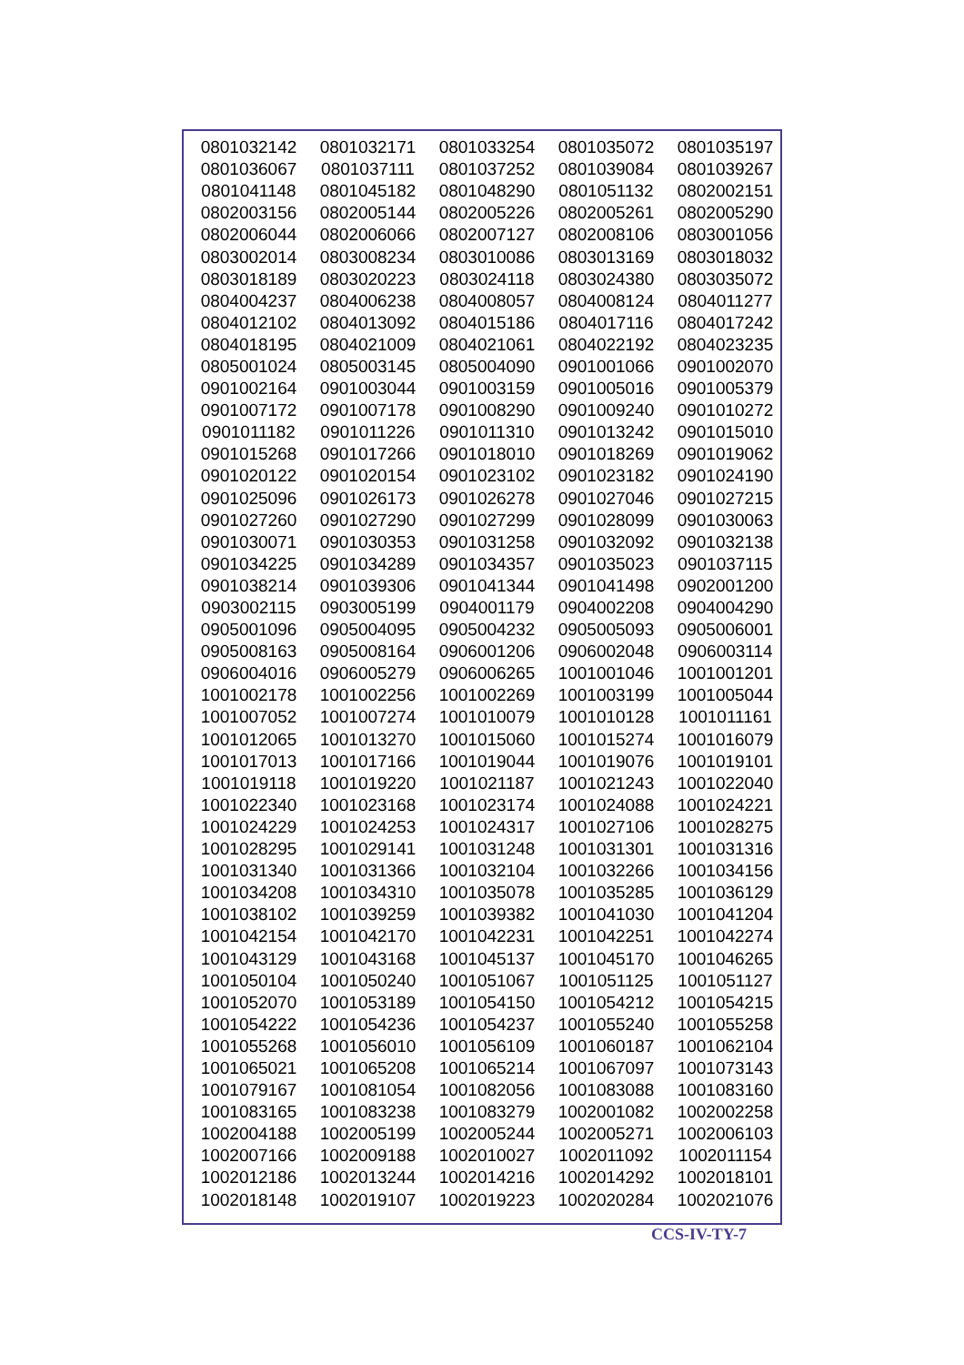| 0801032142 | 0801032171 | 0801033254 | 0801035072 | 0801035197 |
| 0801036067 | 0801037111 | 0801037252 | 0801039084 | 0801039267 |
| 0801041148 | 0801045182 | 0801048290 | 0801051132 | 0802002151 |
| 0802003156 | 0802005144 | 0802005226 | 0802005261 | 0802005290 |
| 0802006044 | 0802006066 | 0802007127 | 0802008106 | 0803001056 |
| 0803002014 | 0803008234 | 0803010086 | 0803013169 | 0803018032 |
| 0803018189 | 0803020223 | 0803024118 | 0803024380 | 0803035072 |
| 0804004237 | 0804006238 | 0804008057 | 0804008124 | 0804011277 |
| 0804012102 | 0804013092 | 0804015186 | 0804017116 | 0804017242 |
| 0804018195 | 0804021009 | 0804021061 | 0804022192 | 0804023235 |
| 0805001024 | 0805003145 | 0805004090 | 0901001066 | 0901002070 |
| 0901002164 | 0901003044 | 0901003159 | 0901005016 | 0901005379 |
| 0901007172 | 0901007178 | 0901008290 | 0901009240 | 0901010272 |
| 0901011182 | 0901011226 | 0901011310 | 0901013242 | 0901015010 |
| 0901015268 | 0901017266 | 0901018010 | 0901018269 | 0901019062 |
| 0901020122 | 0901020154 | 0901023102 | 0901023182 | 0901024190 |
| 0901025096 | 0901026173 | 0901026278 | 0901027046 | 0901027215 |
| 0901027260 | 0901027290 | 0901027299 | 0901028099 | 0901030063 |
| 0901030071 | 0901030353 | 0901031258 | 0901032092 | 0901032138 |
| 0901034225 | 0901034289 | 0901034357 | 0901035023 | 0901037115 |
| 0901038214 | 0901039306 | 0901041344 | 0901041498 | 0902001200 |
| 0903002115 | 0903005199 | 0904001179 | 0904002208 | 0904004290 |
| 0905001096 | 0905004095 | 0905004232 | 0905005093 | 0905006001 |
| 0905008163 | 0905008164 | 0906001206 | 0906002048 | 0906003114 |
| 0906004016 | 0906005279 | 0906006265 | 1001001046 | 1001001201 |
| 1001002178 | 1001002256 | 1001002269 | 1001003199 | 1001005044 |
| 1001007052 | 1001007274 | 1001010079 | 1001010128 | 1001011161 |
| 1001012065 | 1001013270 | 1001015060 | 1001015274 | 1001016079 |
| 1001017013 | 1001017166 | 1001019044 | 1001019076 | 1001019101 |
| 1001019118 | 1001019220 | 1001021187 | 1001021243 | 1001022040 |
| 1001022340 | 1001023168 | 1001023174 | 1001024088 | 1001024221 |
| 1001024229 | 1001024253 | 1001024317 | 1001027106 | 1001028275 |
| 1001028295 | 1001029141 | 1001031248 | 1001031301 | 1001031316 |
| 1001031340 | 1001031366 | 1001032104 | 1001032266 | 1001034156 |
| 1001034208 | 1001034310 | 1001035078 | 1001035285 | 1001036129 |
| 1001038102 | 1001039259 | 1001039382 | 1001041030 | 1001041204 |
| 1001042154 | 1001042170 | 1001042231 | 1001042251 | 1001042274 |
| 1001043129 | 1001043168 | 1001045137 | 1001045170 | 1001046265 |
| 1001050104 | 1001050240 | 1001051067 | 1001051125 | 1001051127 |
| 1001052070 | 1001053189 | 1001054150 | 1001054212 | 1001054215 |
| 1001054222 | 1001054236 | 1001054237 | 1001055240 | 1001055258 |
| 1001055268 | 1001056010 | 1001056109 | 1001060187 | 1001062104 |
| 1001065021 | 1001065208 | 1001065214 | 1001067097 | 1001073143 |
| 1001079167 | 1001081054 | 1001082056 | 1001083088 | 1001083160 |
| 1001083165 | 1001083238 | 1001083279 | 1002001082 | 1002002258 |
| 1002004188 | 1002005199 | 1002005244 | 1002005271 | 1002006103 |
| 1002007166 | 1002009188 | 1002010027 | 1002011092 | 1002011154 |
| 1002012186 | 1002013244 | 1002014216 | 1002014292 | 1002018101 |
| 1002018148 | 1002019107 | 1002019223 | 1002020284 | 1002021076 |
CCS-IV-TY-7